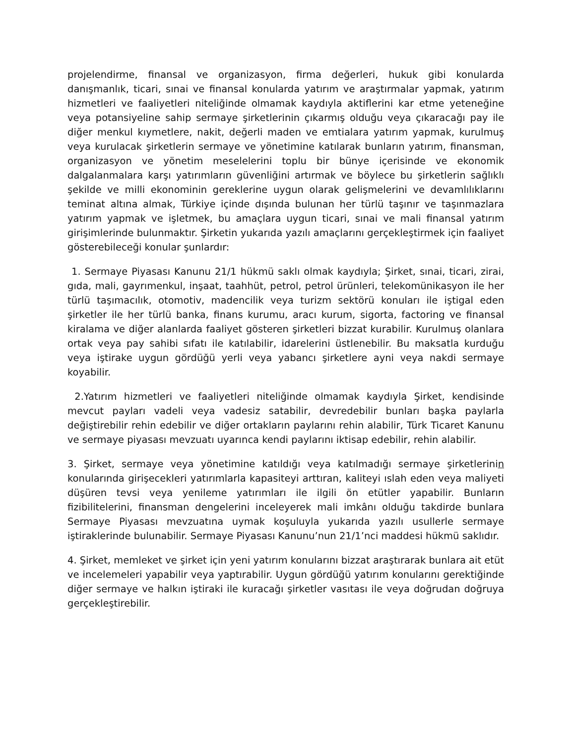projelendirme, finansal ve organizasyon, firma değerleri, hukuk gibi konularda danışmanlık, ticari, sınai ve finansal konularda yatırım ve araştırmalar yapmak, yatırım hizmetleri ve faaliyetleri niteliğinde olmamak kaydıyla aktiflerini kar etme yeteneğine veya potansiyeline sahip sermaye şirketlerinin çıkarmış olduğu veya çıkaracağı pay ile diğer menkul kıymetlere, nakit, değerli maden ve emtialara yatırım yapmak, kurulmuş veya kurulacak şirketlerin sermaye ve yönetimine katılarak bunların yatırım, finansman, organizasyon ve yönetim meselelerini toplu bir bünye içerisinde ve ekonomik dalgalanmalara karşı yatırımların güvenliğini artırmak ve böylece bu şirketlerin sağlıklı şekilde ve milli ekonominin gereklerine uygun olarak gelişmelerini ve devamlılıklarını teminat altına almak, Türkiye içinde dışında bulunan her türlü taşınır ve taşınmazlara yatırım yapmak ve işletmek, bu amaçlara uygun ticari, sınai ve mali finansal yatırım girişimlerinde bulunmaktır. Şirketin yukarıda yazılı amaçlarını gerçekleştirmek için faaliyet gösterebileceği konular şunlardır:
1. Sermaye Piyasası Kanunu 21/1 hükmü saklı olmak kaydıyla; Şirket, sınai, ticari, zirai, gıda, mali, gayrımenkul, inşaat, taahhüt, petrol, petrol ürünleri, telekomünikasyon ile her türlü taşımacılık, otomotiv, madencilik veya turizm sektörü konuları ile iştigal eden şirketler ile her türlü banka, finans kurumu, aracı kurum, sigorta, factoring ve finansal kiralama ve diğer alanlarda faaliyet gösteren şirketleri bizzat kurabilir. Kurulmuş olanlara ortak veya pay sahibi sıfatı ile katılabilir, idarelerini üstlenebilir. Bu maksatla kurduğu veya iştirake uygun gördüğü yerli veya yabancı şirketlere ayni veya nakdi sermaye koyabilir.
2.Yatırım hizmetleri ve faaliyetleri niteliğinde olmamak kaydıyla Şirket, kendisinde mevcut payları vadeli veya vadesiz satabilir, devredebilir bunları başka paylarla değiştirebilir rehin edebilir ve diğer ortakların paylarını rehin alabilir, Türk Ticaret Kanunu ve sermaye piyasası mevzuatı uyarınca kendi paylarını iktisap edebilir, rehin alabilir.
3. Şirket, sermaye veya yönetimine katıldığı veya katılmadığı sermaye şirketlerinin konularında girişecekleri yatırımlarla kapasiteyi arttıran, kaliteyi ıslah eden veya maliyeti düşüren tevsi veya yenileme yatırımları ile ilgili ön etütler yapabilir. Bunların fizibilitelerini, finansman dengelerini inceleyerek mali imkânı olduğu takdirde bunlara Sermaye Piyasası mevzuatına uymak koşuluyla yukarıda yazılı usullerle sermaye iştiraklerinde bulunabilir. Sermaye Piyasası Kanunu’nun 21/1’nci maddesi hükmü saklıdır.
4. Şirket, memleket ve şirket için yeni yatırım konularını bizzat araştırarak bunlara ait etüt ve incelemeleri yapabilir veya yaptırabilir. Uygun gördüğü yatırım konularını gerektiğinde diğer sermaye ve halkın iştiraki ile kuracağı şirketler vasıtası ile veya doğrudan doğruya gerçekleştirebilir.